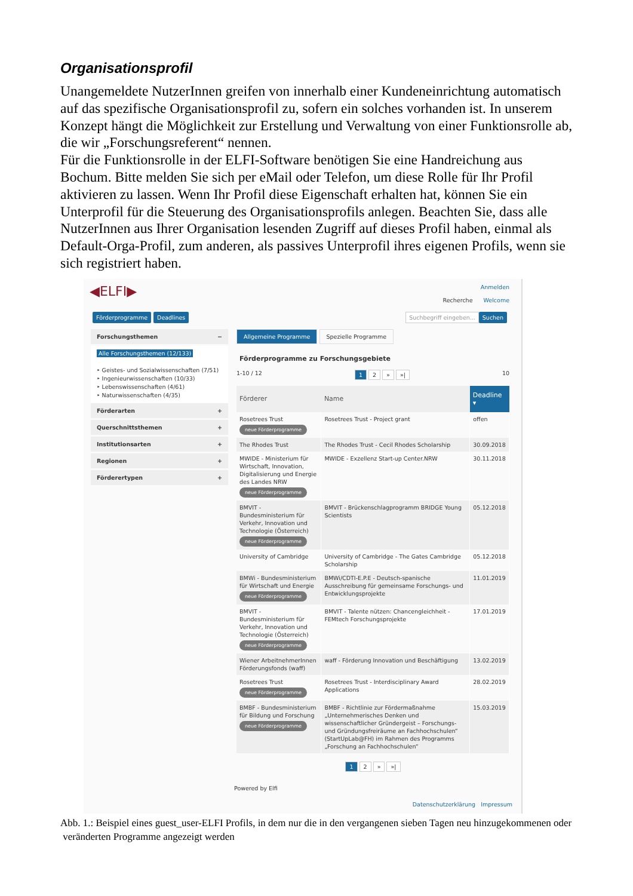Organisationsprofil
Unangemeldete NutzerInnen greifen von innerhalb einer Kundeneinrichtung automatisch auf das spezifische Organisationsprofil zu, sofern ein solches vorhanden ist. In unserem Konzept hängt die Möglichkeit zur Erstellung und Verwaltung von einer Funktionsrolle ab, die wir „Forschungsreferent“ nennen.
Für die Funktionsrolle in der ELFI-Software benötigen Sie eine Handreichung aus Bochum. Bitte melden Sie sich per eMail oder Telefon, um diese Rolle für Ihr Profil aktivieren zu lassen. Wenn Ihr Profil diese Eigenschaft erhalten hat, können Sie ein Unterprofil für die Steuerung des Organisationsprofils anlegen. Beachten Sie, dass alle NutzerInnen aus Ihrer Organisation lesenden Zugriff auf dieses Profil haben, einmal als Default-Orga-Profil, zum anderen, als passives Unterprofil ihres eigenen Profils, wenn sie sich registriert haben.
◀ELFI▶
Anmelden
Recherche Welcome
Förderprogramme Deadlines Suchbegriff eingeben... Suchen
Forschungsthemen −
Alle Forschungsthemen (12/133)
‣ Geistes- und Sozialwissenschaften (7/51)
‣ Ingenieurwissenschaften (10/33)
‣ Lebenswissenschaften (4/61)
‣ Naturwissenschaften (4/35)
Förderarten +
Querschnittsthemen +
Institutionsarten +
Regionen +
Förderertypen +
Allgemeine Programme Spezielle Programme
Förderprogramme zu Forschungsgebiete
1-10 / 12 1 2 » »| 10
| Förderer | Name | Deadline ▾ |
| --- | --- | --- |
| Rosetrees Trust neue Förderprogramme | Rosetrees Trust - Project grant | offen |
| The Rhodes Trust | The Rhodes Trust - Cecil Rhodes Scholarship | 30.09.2018 |
| MWIDE - Ministerium für Wirtschaft, Innovation, Digitalisierung und Energie des Landes NRW neue Förderprogramme | MWIDE - Exzellenz Start-up Center.NRW | 30.11.2018 |
| BMVIT - Bundesministerium für Verkehr, Innovation und Technologie (Österreich) neue Förderprogramme | BMVIT - Brückenschlagprogramm BRIDGE Young Scientists | 05.12.2018 |
| University of Cambridge | University of Cambridge - The Gates Cambridge Scholarship | 05.12.2018 |
| BMWi - Bundesministerium für Wirtschaft und Energie neue Förderprogramme | BMWi/CDTI-E.P.E - Deutsch-spanische Ausschreibung für gemeinsame Forschungs- und Entwicklungsprojekte | 11.01.2019 |
| BMVIT - Bundesministerium für Verkehr, Innovation und Technologie (Österreich) neue Förderprogramme | BMVIT - Talente nützen: Chancengleichheit - FEMtech Forschungsprojekte | 17.01.2019 |
| Wiener ArbeitnehmerInnen Förderungsfonds (waff) | waff - Förderung Innovation und Beschäftigung | 13.02.2019 |
| Rosetrees Trust neue Förderprogramme | Rosetrees Trust - Interdisciplinary Award Applications | 28.02.2019 |
| BMBF - Bundesministerium für Bildung und Forschung neue Förderprogramme | BMBF - Richtlinie zur Fördermaßnahme „Unternehmerisches Denken und wissenschaftlicher Gründergeist – Forschungs- und Gründungsfreiräume an Fachhochschulen“ (StartUpLab@FH) im Rahmen des Programms „Forschung an Fachhochschulen“ | 15.03.2019 |
1 2 » »|
Powered by Elfi
Datenschutzerklärung Impressum
Abb. 1.: Beispiel eines guest_user-ELFI Profils, in dem nur die in den vergangenen sieben Tagen neu hinzugekommenen oder veränderten Programme angezeigt werden